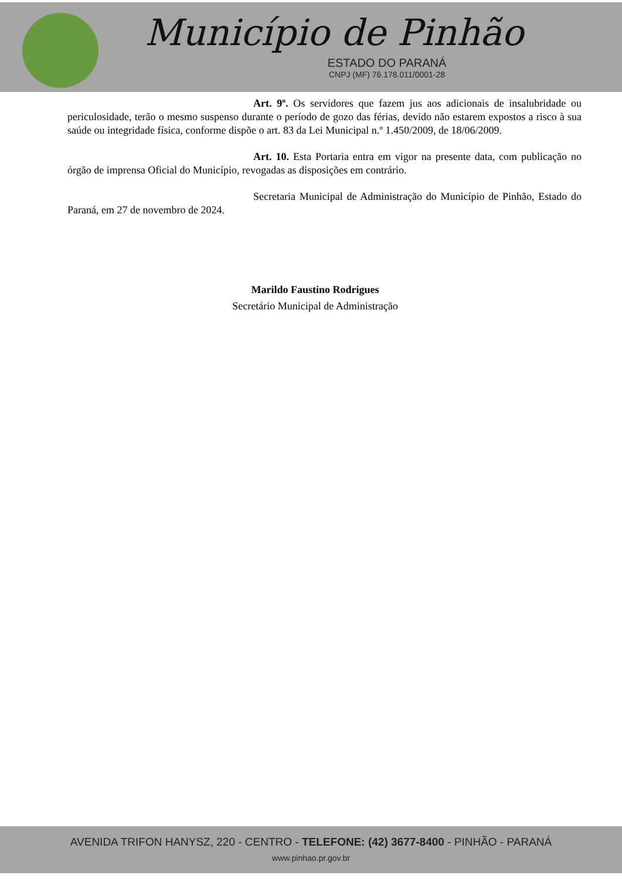Município de Pinhão
ESTADO DO PARANÁ
CNPJ (MF) 76.178.011/0001-28
Art. 9º. Os servidores que fazem jus aos adicionais de insalubridade ou periculosidade, terão o mesmo suspenso durante o período de gozo das férias, devido não estarem expostos a risco à sua saúde ou integridade física, conforme dispõe o art. 83 da Lei Municipal n.º 1.450/2009, de 18/06/2009.
Art. 10. Esta Portaria entra em vigor na presente data, com publicação no órgão de imprensa Oficial do Município, revogadas as disposições em contrário.
Secretaria Municipal de Administração do Município de Pinhão, Estado do Paraná, em 27 de novembro de 2024.
Marildo Faustino Rodrigues
Secretário Municipal de Administração
AVENIDA TRIFON HANYSZ, 220 - CENTRO - TELEFONE: (42) 3677-8400 - PINHÃO - PARANÁ
www.pinhao.pr.gov.br